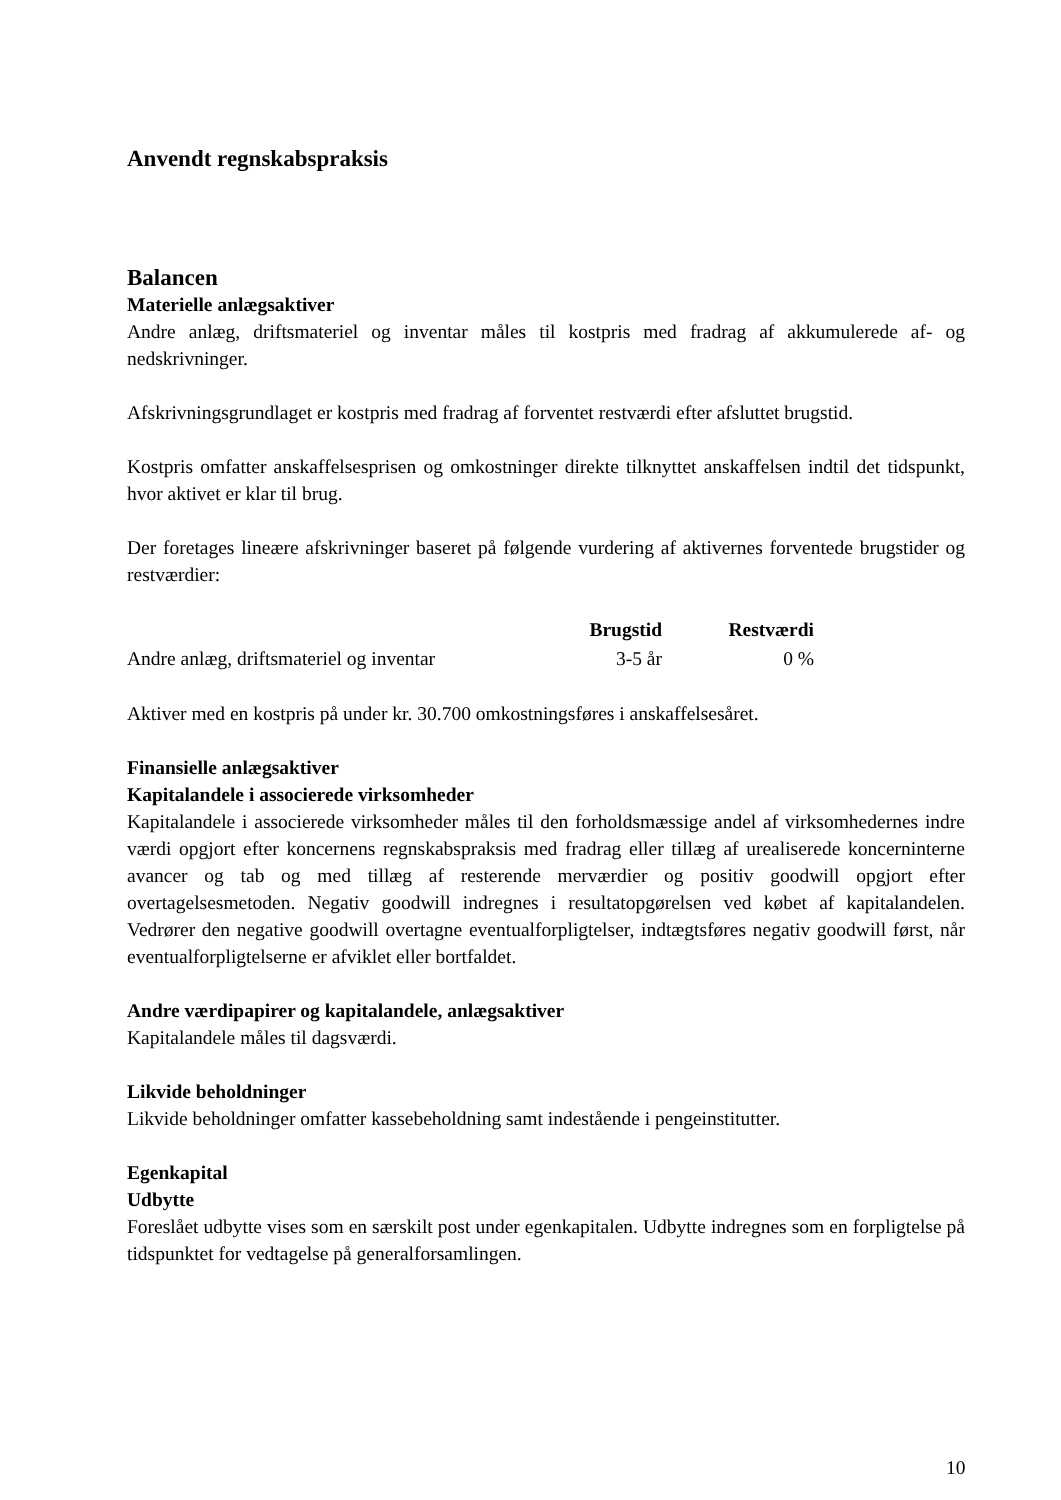Anvendt regnskabspraksis
Balancen
Materielle anlægsaktiver
Andre anlæg, driftsmateriel og inventar måles til kostpris med fradrag af akkumulerede af- og nedskrivninger.
Afskrivningsgrundlaget er kostpris med fradrag af forventet restværdi efter afsluttet brugstid.
Kostpris omfatter anskaffelsesprisen og omkostninger direkte tilknyttet anskaffelsen indtil det tidspunkt, hvor aktivet er klar til brug.
Der foretages lineære afskrivninger baseret på følgende vurdering af aktivernes forventede brugstider og restværdier:
| | Brugstid | Restværdi |
| --- | --- | --- |
| Andre anlæg, driftsmateriel og inventar | 3-5 år | 0 % |
Aktiver med en kostpris på under kr. 30.700 omkostningsføres i anskaffelsesåret.
Finansielle anlægsaktiver
Kapitalandele i associerede virksomheder
Kapitalandele i associerede virksomheder måles til den forholdsmæssige andel af virksomhedernes indre værdi opgjort efter koncernens regnskabspraksis med fradrag eller tillæg af urealiserede koncerninterne avancer og tab og med tillæg af resterende merværdier og positiv goodwill opgjort efter overtagelsesmetoden. Negativ goodwill indregnes i resultatopgørelsen ved købet af kapitalandelen. Vedrører den negative goodwill overtagne eventualforpligtelser, indtægtsføres negativ goodwill først, når eventualforpligtelserne er afviklet eller bortfaldet.
Andre værdipapirer og kapitalandele, anlægsaktiver
Kapitalandele måles til dagsværdi.
Likvide beholdninger
Likvide beholdninger omfatter kassebeholdning samt indestående i pengeinstitutter.
Egenkapital
Udbytte
Foreslået udbytte vises som en særskilt post under egenkapitalen. Udbytte indregnes som en forpligtelse på tidspunktet for vedtagelse på generalforsamlingen.
10